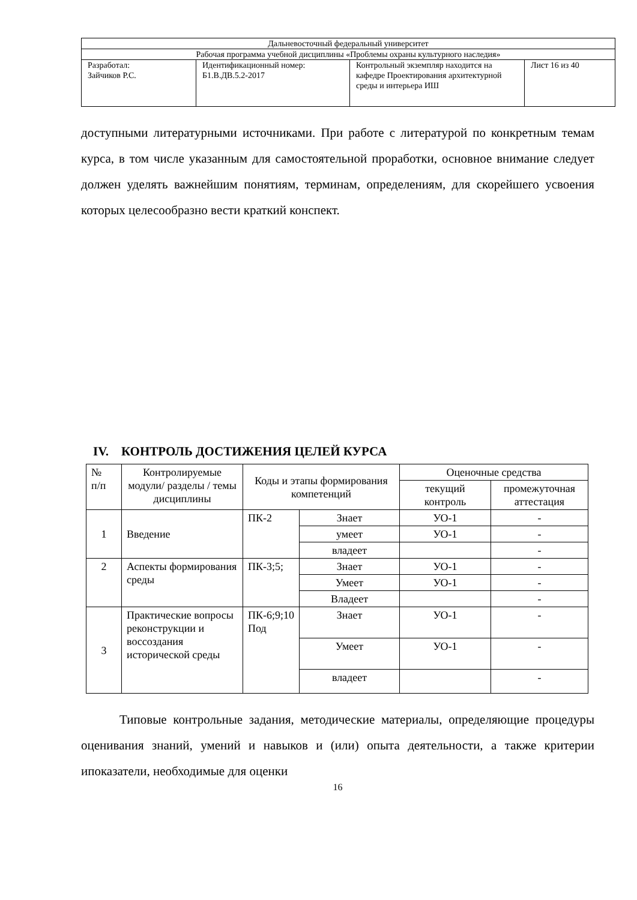| Дальневосточный федеральный университет | | | |
| Рабочая программа учебной дисциплины «Проблемы охраны культурного наследия» | | | |
| Разработал: Зайчиков Р.С. | Идентификационный номер: Б1.В.ДВ.5.2-2017 | Контрольный экземпляр находится на кафедре Проектирования архитектурной среды и интерьера ИШ | Лист 16 из 40 |
доступными литературными источниками. При работе с литературой по конкретным темам курса, в том числе указанным для самостоятельной проработки, основное внимание следует должен уделять важнейшим понятиям, терминам, определениям, для скорейшего усвоения которых целесообразно вести краткий конспект.
IV. КОНТРОЛЬ ДОСТИЖЕНИЯ ЦЕЛЕЙ КУРСА
| № п/п | Контролируемые модули/ разделы / темы дисциплины | Коды и этапы формирования компетенций | | Оценочные средства | |
| --- | --- | --- | --- | --- | --- |
| | | | | текущий контроль | промежуточная аттестация |
| 1 | Введение | ПК-2 | Знает | УО-1 | - |
| | | | умеет | УО-1 | - |
| | | | владеет | | - |
| 2 | Аспекты формирования среды | ПК-3;5; | Знает | УО-1 | - |
| | | | Умеет | УО-1 | - |
| | | | Владеет | | - |
| 3 | Практические вопросы реконструкции и воссоздания исторической среды | ПК-6;9;10 Под | Знает | УО-1 | - |
| | | | Умеет | УО-1 | - |
| | | | владеет | | - |
Типовые контрольные задания, методические материалы, определяющие процедуры оценивания знаний, умений и навыков и (или) опыта деятельности, а также критерии ипоказатели, необходимые для оценки
16